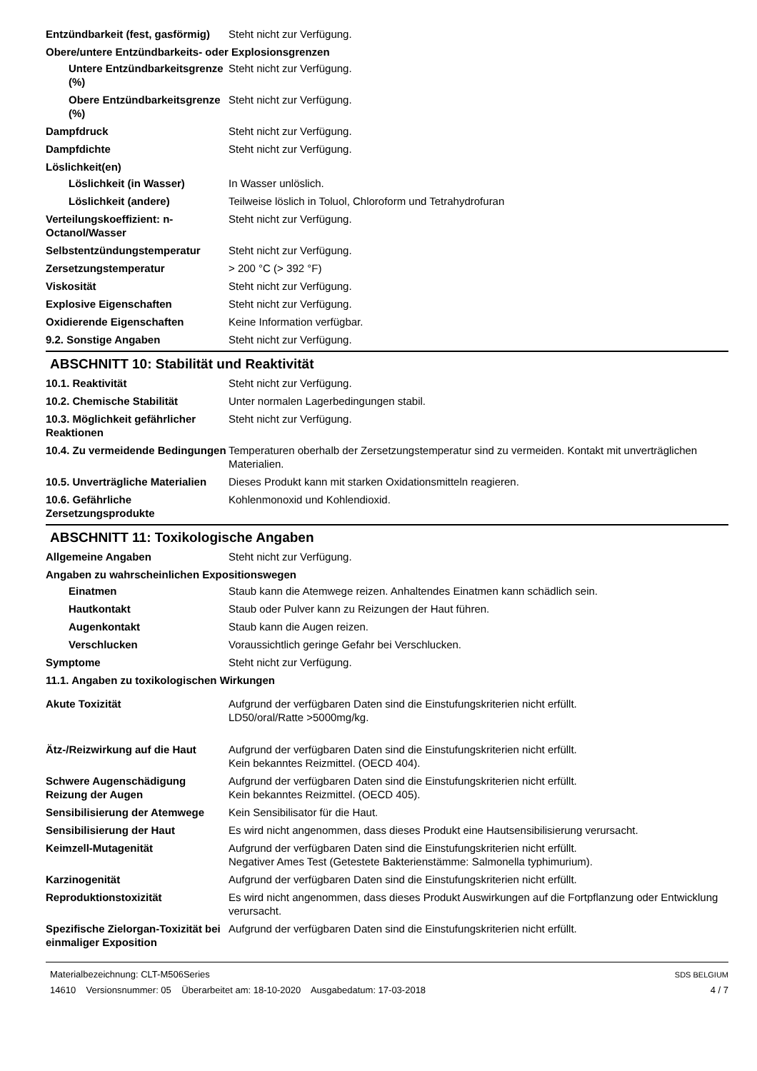Entzündbarkeit (fest, gasförmig)
Steht nicht zur Verfügung.
Obere/untere Entzündbarkeits- oder Explosionsgrenzen
Untere Entzündbarkeitsgrenze (%)
Steht nicht zur Verfügung.
Obere Entzündbarkeitsgrenze (%)
Steht nicht zur Verfügung.
Dampfdruck Steht nicht zur Verfügung.
Dampfdichte Steht nicht zur Verfügung.
Löslichkeit(en)
Löslichkeit (in Wasser) In Wasser unlöslich.
Löslichkeit (andere) Teilweise löslich in Toluol, Chloroform und Tetrahydrofuran
Verteilungskoeffizient: n-Octanol/Wasser
Steht nicht zur Verfügung.
Selbstentzündungstemperatur Steht nicht zur Verfügung.
Zersetzungstemperatur > 200 °C (> 392 °F)
Viskosität Steht nicht zur Verfügung.
Explosive Eigenschaften Steht nicht zur Verfügung.
Oxidierende Eigenschaften Keine Information verfügbar.
9.2. Sonstige Angaben Steht nicht zur Verfügung.
ABSCHNITT 10: Stabilität und Reaktivität
10.1. Reaktivität Steht nicht zur Verfügung.
10.2. Chemische Stabilität Unter normalen Lagerbedingungen stabil.
10.3. Möglichkeit gefährlicher Reaktionen
Steht nicht zur Verfügung.
10.4. Zu vermeidende Bedingungen
Temperaturen oberhalb der Zersetzungstemperatur sind zu vermeiden. Kontakt mit unverträglichen Materialien.
10.5. Unverträgliche Materialien
Dieses Produkt kann mit starken Oxidationsmitteln reagieren.
10.6. Gefährliche Zersetzungsprodukte
Kohlenmonoxid und Kohlendioxid.
ABSCHNITT 11: Toxikologische Angaben
Allgemeine Angaben Steht nicht zur Verfügung.
Angaben zu wahrscheinlichen Expositionswegen
Einatmen Staub kann die Atemwege reizen. Anhaltendes Einatmen kann schädlich sein.
Hautkontakt Staub oder Pulver kann zu Reizungen der Haut führen.
Augenkontakt Staub kann die Augen reizen.
Verschlucken Voraussichtlich geringe Gefahr bei Verschlucken.
Symptome Steht nicht zur Verfügung.
11.1. Angaben zu toxikologischen Wirkungen
Akute Toxizität Aufgrund der verfügbaren Daten sind die Einstufungskriterien nicht erfüllt.
LD50/oral/Ratte >5000mg/kg.
Ätz-/Reizwirkung auf die Haut
Aufgrund der verfügbaren Daten sind die Einstufungskriterien nicht erfüllt.
Kein bekanntes Reizmittel. (OECD 404).
Schwere Augenschädigung Reizung der Augen
Aufgrund der verfügbaren Daten sind die Einstufungskriterien nicht erfüllt.
Kein bekanntes Reizmittel. (OECD 405).
Sensibilisierung der Atemwege
Kein Sensibilisator für die Haut.
Sensibilisierung der Haut Es wird nicht angenommen, dass dieses Produkt eine Hautsensibilisierung verursacht.
Keimzell-Mutagenität Aufgrund der verfügbaren Daten sind die Einstufungskriterien nicht erfüllt.
Negativer Ames Test (Getestete Bakterienstämme: Salmonella typhimurium).
Karzinogenität Aufgrund der verfügbaren Daten sind die Einstufungskriterien nicht erfüllt.
Reproduktionstoxizität Es wird nicht angenommen, dass dieses Produkt Auswirkungen auf die Fortpflanzung oder Entwicklung verursacht.
Spezifische Zielorgan-Toxizität bei einmaliger Exposition
Aufgrund der verfügbaren Daten sind die Einstufungskriterien nicht erfüllt.
Materialbezeichnung: CLT-M506Series
14610 Versionsnummer: 05 Überarbeitet am: 18-10-2020 Ausgabedatum: 17-03-2018
SDS BELGIUM
4 / 7